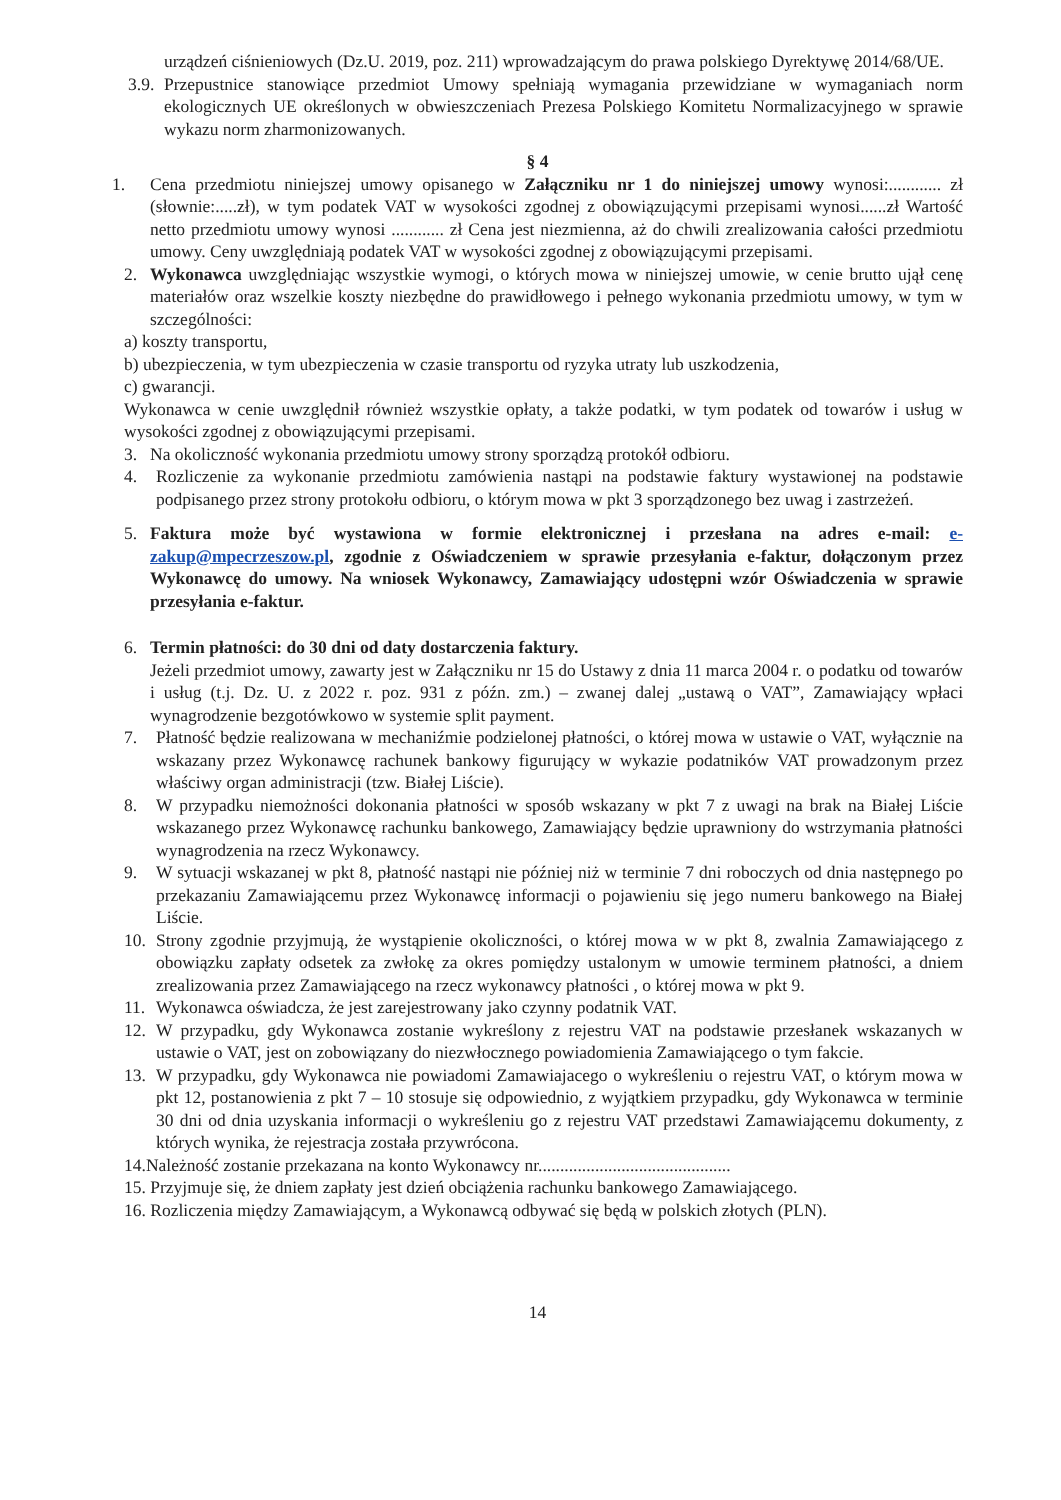urządzeń ciśnieniowych (Dz.U. 2019, poz. 211) wprowadzającym do prawa polskiego Dyrektywę 2014/68/UE.
3.9. Przepustnice stanowiące przedmiot Umowy spełniają wymagania przewidziane w wymaganiach norm ekologicznych UE określonych w obwieszczeniach Prezesa Polskiego Komitetu Normalizacyjnego w sprawie wykazu norm zharmonizowanych.
§ 4
1. Cena przedmiotu niniejszej umowy opisanego w Załączniku nr 1 do niniejszej umowy wynosi:............ zł (słownie:.....zł), w tym podatek VAT w wysokości zgodnej z obowiązującymi przepisami wynosi......zł Wartość netto przedmiotu umowy wynosi ............ zł Cena jest niezmienna, aż do chwili zrealizowania całości przedmiotu umowy. Ceny uwzględniają podatek VAT w wysokości zgodnej z obowiązującymi przepisami.
2. Wykonawca uwzględniając wszystkie wymogi, o których mowa w niniejszej umowie, w cenie brutto ujął cenę materiałów oraz wszelkie koszty niezbędne do prawidłowego i pełnego wykonania przedmiotu umowy, w tym w szczególności:
a) koszty transportu,
b) ubezpieczenia, w tym ubezpieczenia w czasie transportu od ryzyka utraty lub uszkodzenia,
c) gwarancji.
Wykonawca w cenie uwzględnił również wszystkie opłaty, a także podatki, w tym podatek od towarów i usług w wysokości zgodnej z obowiązującymi przepisami.
3. Na okoliczność wykonania przedmiotu umowy strony sporządzą protokół odbioru.
4. Rozliczenie za wykonanie przedmiotu zamówienia nastąpi na podstawie faktury wystawionej na podstawie podpisanego przez strony protokołu odbioru, o którym mowa w pkt 3 sporządzonego bez uwag i zastrzeżeń.
5. Faktura może być wystawiona w formie elektronicznej i przesłana na adres e-mail: e-zakup@mpecrzeszow.pl, zgodnie z Oświadczeniem w sprawie przesyłania e-faktur, dołączonym przez Wykonawcę do umowy. Na wniosek Wykonawcy, Zamawiający udostępni wzór Oświadczenia w sprawie przesyłania e-faktur.
6. Termin płatności: do 30 dni od daty dostarczenia faktury.
Jeżeli przedmiot umowy, zawarty jest w Załączniku nr 15 do Ustawy z dnia 11 marca 2004 r. o podatku od towarów i usług (t.j. Dz. U. z 2022 r. poz. 931 z późn. zm.) – zwanej dalej „ustawą o VAT”, Zamawiający wpłaci wynagrodzenie bezgotówkowo w systemie split payment.
7. Płatność będzie realizowana w mechaniźmie podzielonej płatności, o której mowa w ustawie o VAT, wyłącznie na wskazany przez Wykonawcę rachunek bankowy figurujący w wykazie podatników VAT prowadzonym przez właściwy organ administracji (tzw. Białej Liście).
8. W przypadku niemożności dokonania płatności w sposób wskazany w pkt 7 z uwagi na brak na Białej Liście wskazanego przez Wykonawcę rachunku bankowego, Zamawiający będzie uprawniony do wstrzymania płatności wynagrodzenia na rzecz Wykonawcy.
9. W sytuacji wskazanej w pkt 8, płatność nastąpi nie później niż w terminie 7 dni roboczych od dnia następnego po przekazaniu Zamawiającemu przez Wykonawcę informacji o pojawieniu się jego numeru bankowego na Białej Liście.
10. Strony zgodnie przyjmują, że wystąpienie okoliczności, o której mowa w w pkt 8, zwalnia Zamawiającego z obowiązku zapłaty odsetek za zwłokę za okres pomiędzy ustalonym w umowie terminem płatności, a dniem zrealizowania przez Zamawiającego na rzecz wykonawcy płatności , o której mowa w pkt 9.
11. Wykonawca oświadcza, że jest zarejestrowany jako czynny podatnik VAT.
12. W przypadku, gdy Wykonawca zostanie wykreślony z rejestru VAT na podstawie przesłanek wskazanych w ustawie o VAT, jest on zobowiązany do niezwłocznego powiadomienia Zamawiającego o tym fakcie.
13. W przypadku, gdy Wykonawca nie powiadomi Zamawiajacego o wykreśleniu o rejestru VAT, o którym mowa w pkt 12, postanowienia z pkt 7 – 10 stosuje się odpowiednio, z wyjątkiem przypadku, gdy Wykonawca w terminie 30 dni od dnia uzyskania informacji o wykreśleniu go z rejestru VAT przedstawi Zamawiającemu dokumenty, z których wynika, że rejestracja została przywrócona.
14.Należność zostanie przekazana na konto Wykonawcy nr............................................
15. Przyjmuje się, że dniem zapłaty jest dzień obciążenia rachunku bankowego Zamawiającego.
16. Rozliczenia między Zamawiającym, a Wykonawcą odbywać się będą w polskich złotych (PLN).
14